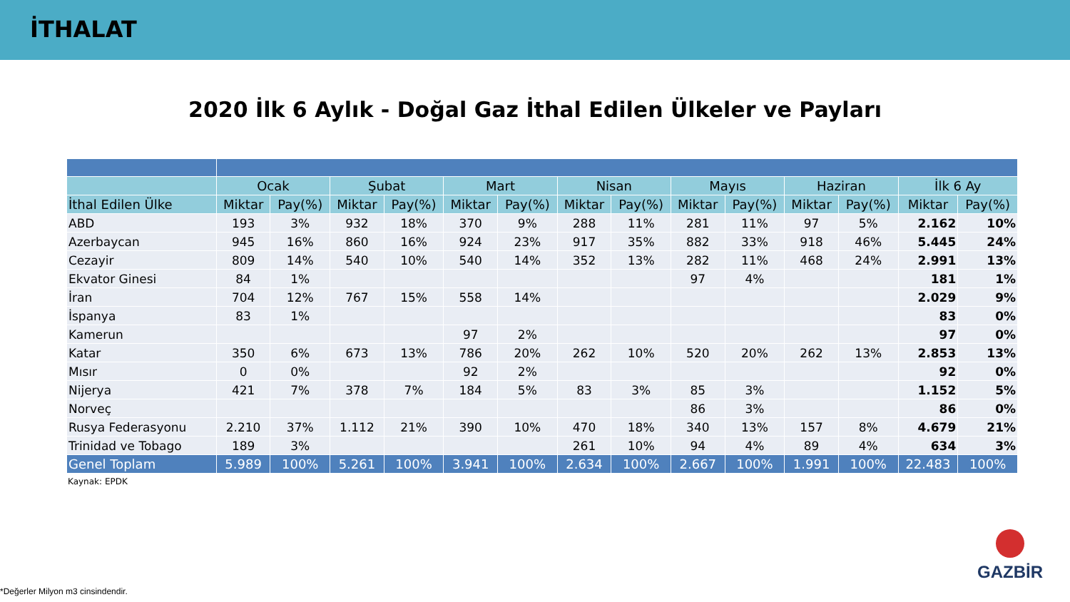İTHALAT
2020 İlk 6 Aylık - Doğal Gaz İthal Edilen Ülkeler ve Payları
| | Ocak | | Şubat | | Mart | | Nisan | | Mayıs | | Haziran | | İlk 6 Ay | |
| --- | --- | --- | --- | --- | --- | --- | --- | --- | --- | --- | --- | --- | --- | --- |
| İthal Edilen Ülke | Miktar | Pay(%) | Miktar | Pay(%) | Miktar | Pay(%) | Miktar | Pay(%) | Miktar | Pay(%) | Miktar | Pay(%) | Miktar | Pay(%) |
| ABD | 193 | 3% | 932 | 18% | 370 | 9% | 288 | 11% | 281 | 11% | 97 | 5% | 2.162 | 10% |
| Azerbaycan | 945 | 16% | 860 | 16% | 924 | 23% | 917 | 35% | 882 | 33% | 918 | 46% | 5.445 | 24% |
| Cezayir | 809 | 14% | 540 | 10% | 540 | 14% | 352 | 13% | 282 | 11% | 468 | 24% | 2.991 | 13% |
| Ekvator Ginesi | 84 | 1% | | | | | | | 97 | 4% | | | 181 | 1% |
| İran | 704 | 12% | 767 | 15% | 558 | 14% | | | | | | | 2.029 | 9% |
| İspanya | 83 | 1% | | | | | | | | | | | 83 | 0% |
| Kamerun | | | | | 97 | 2% | | | | | | | 97 | 0% |
| Katar | 350 | 6% | 673 | 13% | 786 | 20% | 262 | 10% | 520 | 20% | 262 | 13% | 2.853 | 13% |
| Mısır | 0 | 0% | | | 92 | 2% | | | | | | | 92 | 0% |
| Nijerya | 421 | 7% | 378 | 7% | 184 | 5% | 83 | 3% | 85 | 3% | | | 1.152 | 5% |
| Norveç | | | | | | | | | 86 | 3% | | | 86 | 0% |
| Rusya Federasyonu | 2.210 | 37% | 1.112 | 21% | 390 | 10% | 470 | 18% | 340 | 13% | 157 | 8% | 4.679 | 21% |
| Trinidad ve Tobago | 189 | 3% | | | | | 261 | 10% | 94 | 4% | 89 | 4% | 634 | 3% |
| Genel Toplam | 5.989 | 100% | 5.261 | 100% | 3.941 | 100% | 2.634 | 100% | 2.667 | 100% | 1.991 | 100% | 22.483 | 100% |
Kaynak: EPDK
GAZBİR
*Değerler Milyon m3 cinsindendir.